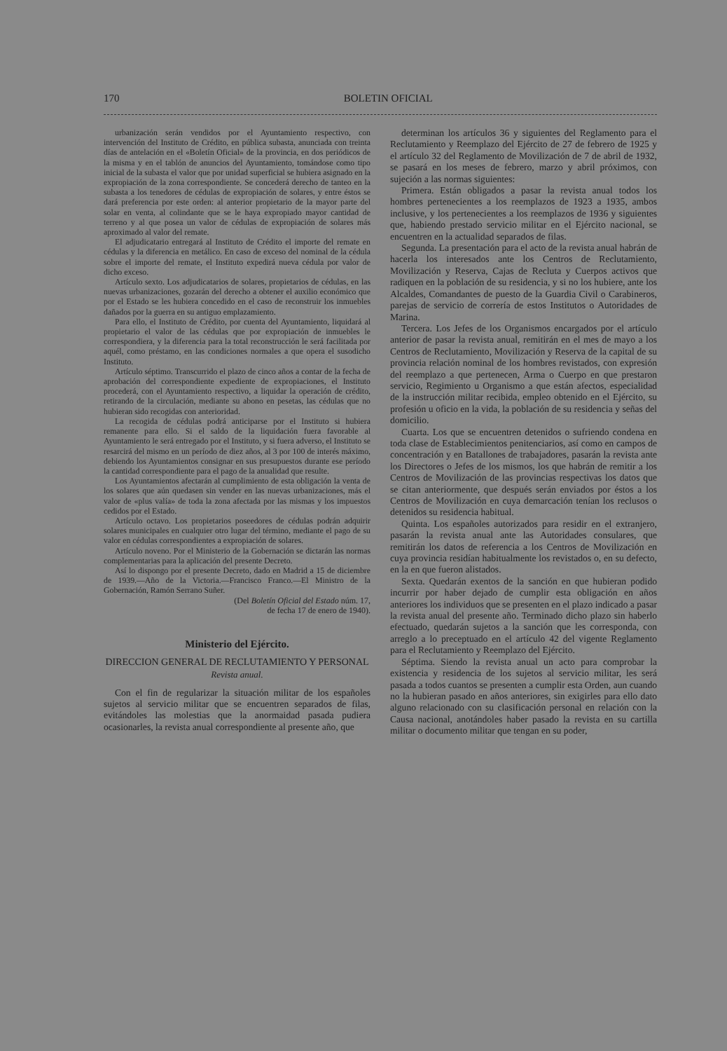170 BOLETIN OFICIAL
urbanización serán vendidos por el Ayuntamiento respectivo, con intervención del Instituto de Crédito, en pública subasta, anunciada con treinta días de antelación en el «Boletín Oficial» de la provincia, en dos periódicos de la misma y en el tablón de anuncios del Ayuntamiento, tomándose como tipo inicial de la subasta el valor que por unidad superficial se hubiera asignado en la expropiación de la zona correspondiente. Se concederá derecho de tanteo en la subasta a los tenedores de cédulas de expropiación de solares, y entre éstos se dará preferencia por este orden: al anterior propietario de la mayor parte del solar en venta, al colindante que se le haya expropiado mayor cantidad de terreno y al que posea un valor de cédulas de expropiación de solares más aproximado al valor del remate.
El adjudicatario entregará al Instituto de Crédito el importe del remate en cédulas y la diferencia en metálico. En caso de exceso del nominal de la cédula sobre el importe del remate, el Instituto expedirá nueva cédula por valor de dicho exceso.
Artículo sexto. Los adjudicatarios de solares, propietarios de cédulas, en las nuevas urbanizaciones, gozarán del derecho a obtener el auxilio económico que por el Estado se les hubiera concedido en el caso de reconstruir los inmuebles dañados por la guerra en su antiguo emplazamiento.
Para ello, el Instituto de Crédito, por cuenta del Ayuntamiento, liquidará al propietario el valor de las cédulas que por expropiación de inmuebles le correspondiera, y la diferencia para la total reconstrucción le será facilitada por aquél, como préstamo, en las condiciones normales a que opera el susodicho Instituto.
Artículo séptimo. Transcurrido el plazo de cinco años a contar de la fecha de aprobación del correspondiente expediente de expropiaciones, el Instituto procederá, con el Ayuntamiento respectivo, a liquidar la operación de crédito, retirando de la circulación, mediante su abono en pesetas, las cédulas que no hubieran sido recogidas con anterioridad.
La recogida de cédulas podrá anticiparse por el Instituto si hubiera remanente para ello. Si el saldo de la liquidación fuera favorable al Ayuntamiento le será entregado por el Instituto, y si fuera adverso, el Instituto se resarcirá del mismo en un período de diez años, al 3 por 100 de interés máximo, debiendo los Ayuntamientos consignar en sus presupuestos durante ese período la cantidad correspondiente para el pago de la anualidad que resulte.
Los Ayuntamientos afectarán al cumplimiento de esta obligación la venta de los solares que aún quedasen sin vender en las nuevas urbanizaciones, más el valor de «plus valía» de toda la zona afectada por las mismas y los impuestos cedidos por el Estado.
Artículo octavo. Los propietarios poseedores de cédulas podrán adquirir solares municipales en cualquier otro lugar del término, mediante el pago de su valor en cédulas correspondientes a expropiación de solares.
Artículo noveno. Por el Ministerio de la Gobernación se dictarán las normas complementarias para la aplicación del presente Decreto.
Así lo dispongo por el presente Decreto, dado en Madrid a 15 de diciembre de 1939.—Año de la Victoria.—Francisco Franco.—El Ministro de la Gobernación, Ramón Serrano Suñer.
(Del Boletín Oficial del Estado núm. 17,
de fecha 17 de enero de 1940).
Ministerio del Ejército.
DIRECCION GENERAL DE RECLUTAMIENTO Y PERSONAL
Revista anual.
Con el fin de regularizar la situación militar de los españoles sujetos al servicio militar que se encuentren separados de filas, evitándoles las molestias que la anormaidad pasada pudiera ocasionarles, la revista anual correspondiente al presente año, que
determinan los artículos 36 y siguientes del Reglamento para el Reclutamiento y Reemplazo del Ejército de 27 de febrero de 1925 y el artículo 32 del Reglamento de Movilización de 7 de abril de 1932, se pasará en los meses de febrero, marzo y abril próximos, con sujeción a las normas siguientes:
Primera. Están obligados a pasar la revista anual todos los hombres pertenecientes a los reemplazos de 1923 a 1935, ambos inclusive, y los pertenecientes a los reemplazos de 1936 y siguientes que, habiendo prestado servicio militar en el Ejército nacional, se encuentren en la actualidad separados de filas.
Segunda. La presentación para el acto de la revista anual habrán de hacerla los interesados ante los Centros de Reclutamiento, Movilización y Reserva, Cajas de Recluta y Cuerpos activos que radiquen en la población de su residencia, y si no los hubiere, ante los Alcaldes, Comandantes de puesto de la Guardia Civil o Carabineros, parejas de servicio de correría de estos Institutos o Autoridades de Marina.
Tercera. Los Jefes de los Organismos encargados por el artículo anterior de pasar la revista anual, remitirán en el mes de mayo a los Centros de Reclutamiento, Movilización y Reserva de la capital de su provincia relación nominal de los hombres revistados, con expresión del reemplazo a que pertenecen, Arma o Cuerpo en que prestaron servicio, Regimiento u Organismo a que están afectos, especialidad de la instrucción militar recibida, empleo obtenido en el Ejército, su profesión u oficio en la vida, la población de su residencia y señas del domicilio.
Cuarta. Los que se encuentren detenidos o sufriendo condena en toda clase de Establecimientos penitenciarios, así como en campos de concentración y en Batallones de trabajadores, pasarán la revista ante los Directores o Jefes de los mismos, los que habrán de remitir a los Centros de Movilización de las provincias respectivas los datos que se citan anteriormente, que después serán enviados por éstos a los Centros de Movilización en cuya demarcación tenían los reclusos o detenidos su residencia habitual.
Quinta. Los españoles autorizados para residir en el extranjero, pasarán la revista anual ante las Autoridades consulares, que remitirán los datos de referencia a los Centros de Movilización en cuya provincia residían habitualmente los revistados o, en su defecto, en la en que fueron alistados.
Sexta. Quedarán exentos de la sanción en que hubieran podido incurrir por haber dejado de cumplir esta obligación en años anteriores los individuos que se presenten en el plazo indicado a pasar la revista anual del presente año. Terminado dicho plazo sin haberlo efectuado, quedarán sujetos a la sanción que les corresponda, con arreglo a lo preceptuado en el artículo 42 del vigente Reglamento para el Reclutamiento y Reemplazo del Ejército.
Séptima. Siendo la revista anual un acto para comprobar la existencia y residencia de los sujetos al servicio militar, les será pasada a todos cuantos se presenten a cumplir esta Orden, aun cuando no la hubieran pasado en años anteriores, sin exigirles para ello dato alguno relacionado con su clasificación personal en relación con la Causa nacional, anotándoles haber pasado la revista en su cartilla militar o documento militar que tengan en su poder,